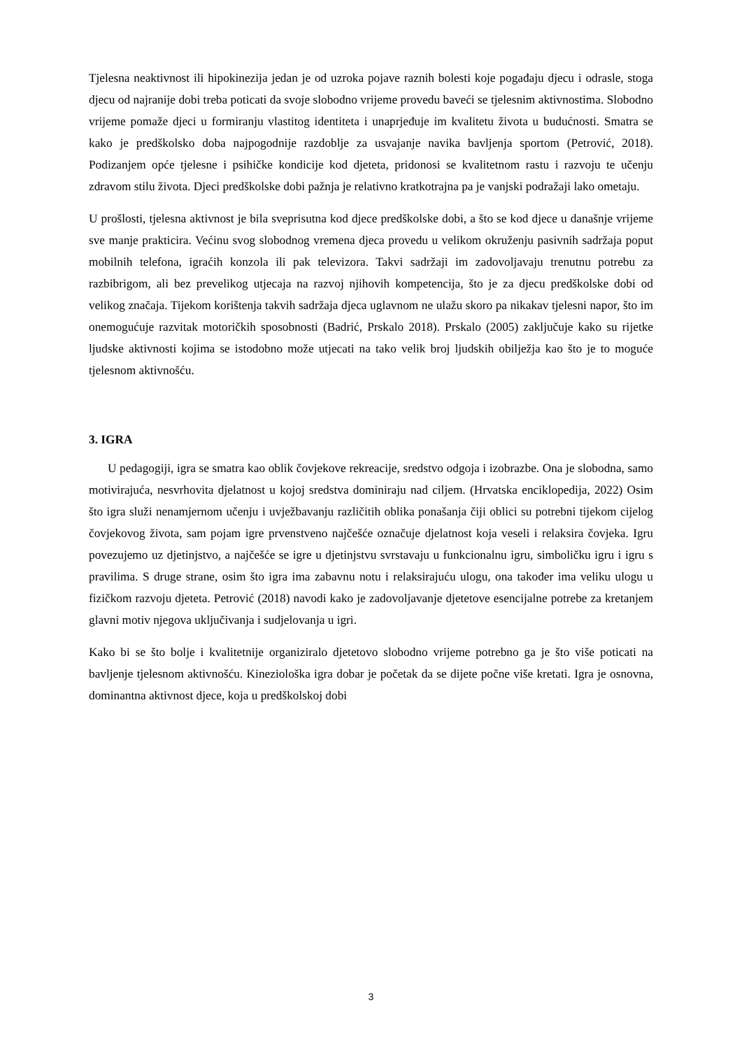Tjelesna neaktivnost ili hipokinezija jedan je od uzroka pojave raznih bolesti koje pogađaju djecu i odrasle, stoga djecu od najranije dobi treba poticati da svoje slobodno vrijeme provedu baveći se tjelesnim aktivnostima. Slobodno vrijeme pomaže djeci u formiranju vlastitog identiteta i unaprjeđuje im kvalitetu života u budućnosti. Smatra se kako je predškolsko doba najpogodnije razdoblje za usvajanje navika bavljenja sportom (Petrović, 2018). Podizanjem opće tjelesne i psihičke kondicije kod djeteta, pridonosi se kvalitetnom rastu i razvoju te učenju zdravom stilu života. Djeci predškolske dobi pažnja je relativno kratkotrajna pa je vanjski podražaji lako ometaju.
U prošlosti, tjelesna aktivnost je bila sveprisutna kod djece predškolske dobi, a što se kod djece u današnje vrijeme sve manje prakticira. Većinu svog slobodnog vremena djeca provedu u velikom okruženju pasivnih sadržaja poput mobilnih telefona, igraćih konzola ili pak televizora. Takvi sadržaji im zadovoljavaju trenutnu potrebu za razbibrigom, ali bez prevelikog utjecaja na razvoj njihovih kompetencija, što je za djecu predškolske dobi od velikog značaja. Tijekom korištenja takvih sadržaja djeca uglavnom ne ulažu skoro pa nikakav tjelesni napor, što im onemogućuje razvitak motoričkih sposobnosti (Badrić, Prskalo 2018). Prskalo (2005) zaključuje kako su rijetke ljudske aktivnosti kojima se istodobno može utjecati na tako velik broj ljudskih obilježja kao što je to moguće tjelesnom aktivnošću.
3. IGRA
U pedagogiji, igra se smatra kao oblik čovjekove rekreacije, sredstvo odgoja i izobrazbe. Ona je slobodna, samo motivirajuća, nesvrhovita djelatnost u kojoj sredstva dominiraju nad ciljem. (Hrvatska enciklopedija, 2022) Osim što igra služi nenamjernom učenju i uvježbavanju različitih oblika ponašanja čiji oblici su potrebni tijekom cijelog čovjekovog života, sam pojam igre prvenstveno najčešće označuje djelatnost koja veseli i relaksira čovjeka. Igru povezujemo uz djetinjstvo, a najčešće se igre u djetinjstvu svrstavaju u funkcionalnu igru, simboličku igru i igru s pravilima. S druge strane, osim što igra ima zabavnu notu i relaksirajuću ulogu, ona također ima veliku ulogu u fizičkom razvoju djeteta. Petrović (2018) navodi kako je zadovoljavanje djetetove esencijalne potrebe za kretanjem glavni motiv njegova uključivanja i sudjelovanja u igri.
Kako bi se što bolje i kvalitetnije organiziralo djetetovo slobodno vrijeme potrebno ga je što više poticati na bavljenje tjelesnom aktivnošću. Kineziološka igra dobar je početak da se dijete počne više kretati. Igra je osnovna, dominantna aktivnost djece, koja u predškolskoj dobi
3